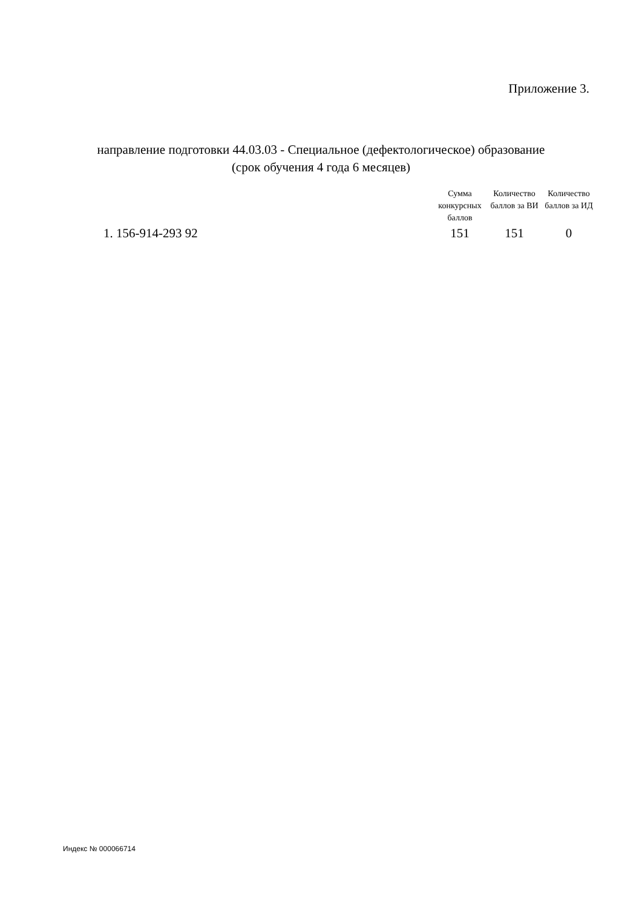Приложение 3.
направление подготовки 44.03.03 - Специальное (дефектологическое) образование
(срок обучения 4 года 6 месяцев)
| | Сумма конкурсных баллов | Количество баллов за ВИ | Количество баллов за ИД |
| --- | --- | --- | --- |
| 1. 156-914-293 92 | 151 | 151 | 0 |
Индекс № 000066714